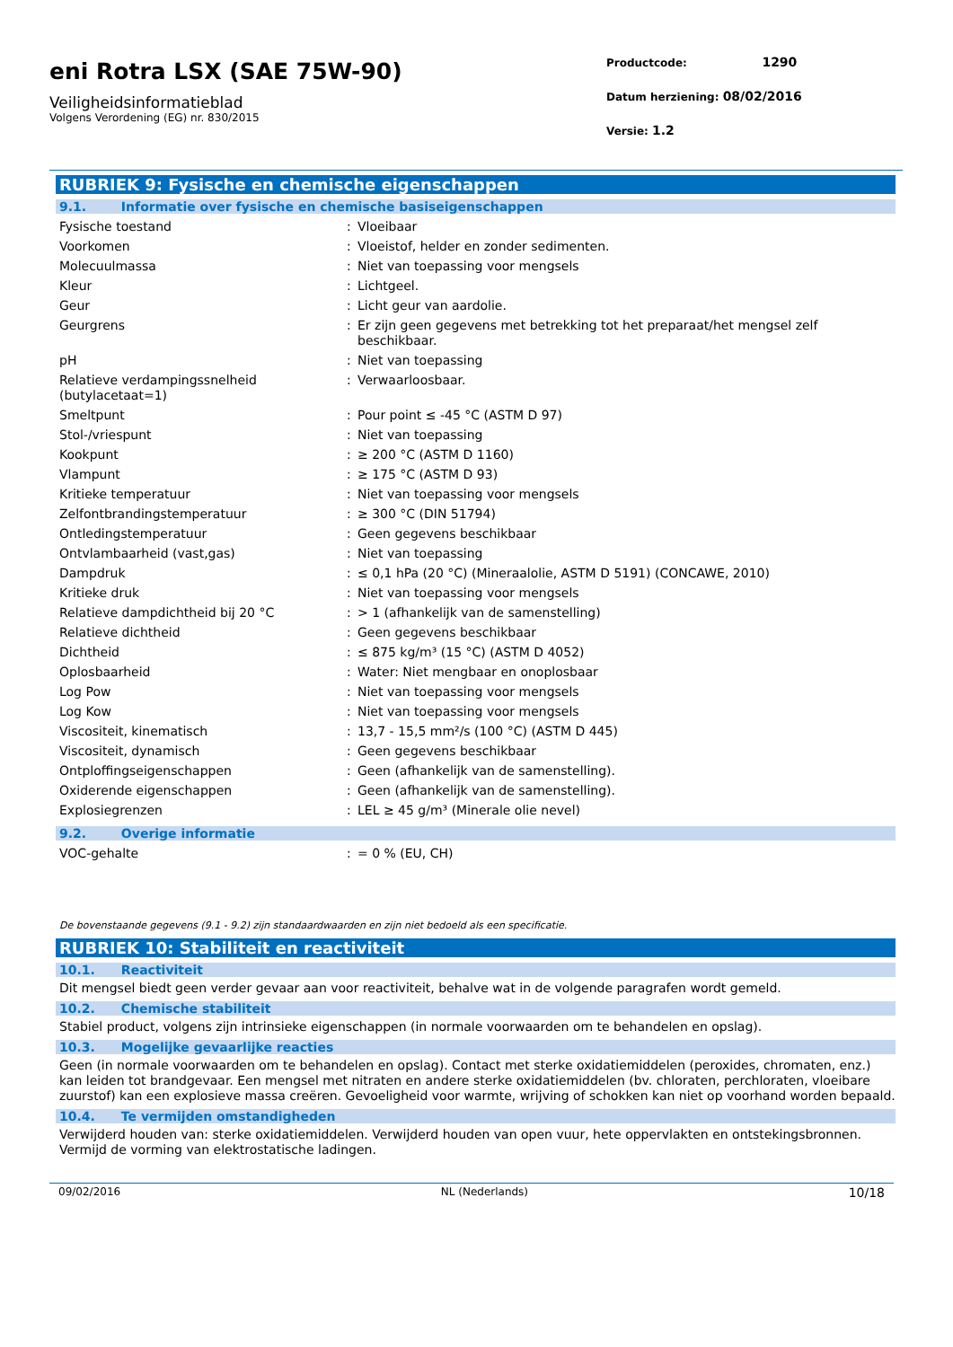eni Rotra LSX (SAE 75W-90)
Veiligheidsinformatieblad
Volgens Verordening (EG) nr. 830/2015
Productcode: 1290
Datum herziening: 08/02/2016
Versie: 1.2
RUBRIEK 9: Fysische en chemische eigenschappen
9.1. Informatie over fysische en chemische basiseigenschappen
| Fysische toestand | : | Vloeibaar |
| Voorkomen | : | Vloeistof, helder en zonder sedimenten. |
| Molecuulmassa | : | Niet van toepassing voor mengsels |
| Kleur | : | Lichtgeel. |
| Geur | : | Licht geur van aardolie. |
| Geurgrens | : | Er zijn geen gegevens met betrekking tot het preparaat/het mengsel zelf beschikbaar. |
| pH | : | Niet van toepassing |
| Relatieve verdampingssnelheid (butylacetaat=1) | : | Verwaarloosbaar. |
| Smeltpunt | : | Pour point ≤ -45 °C (ASTM D 97) |
| Stol-/vriespunt | : | Niet van toepassing |
| Kookpunt | : | ≥ 200 °C (ASTM D 1160) |
| Vlampunt | : | ≥ 175 °C (ASTM D 93) |
| Kritieke temperatuur | : | Niet van toepassing voor mengsels |
| Zelfontbrandingstemperatuur | : | ≥ 300 °C (DIN 51794) |
| Ontledingstemperatuur | : | Geen gegevens beschikbaar |
| Ontvlambaarheid (vast,gas) | : | Niet van toepassing |
| Dampdruk | : | ≤ 0,1 hPa (20 °C) (Mineraalolie, ASTM D 5191) (CONCAWE, 2010) |
| Kritieke druk | : | Niet van toepassing voor mengsels |
| Relatieve dampdichtheid bij 20 °C | : | > 1 (afhankelijk van de samenstelling) |
| Relatieve dichtheid | : | Geen gegevens beschikbaar |
| Dichtheid | : | ≤ 875 kg/m³ (15 °C) (ASTM D 4052) |
| Oplosbaarheid | : | Water: Niet mengbaar en onoplosbaar |
| Log Pow | : | Niet van toepassing voor mengsels |
| Log Kow | : | Niet van toepassing voor mengsels |
| Viscositeit, kinematisch | : | 13,7 - 15,5 mm²/s (100 °C) (ASTM D 445) |
| Viscositeit, dynamisch | : | Geen gegevens beschikbaar |
| Ontploffingseigenschappen | : | Geen (afhankelijk van de samenstelling). |
| Oxiderende eigenschappen | : | Geen (afhankelijk van de samenstelling). |
| Explosiegrenzen | : | LEL ≥ 45 g/m³ (Minerale olie nevel) |
9.2. Overige informatie
| VOC-gehalte | : | = 0 % (EU, CH) |
De bovenstaande gegevens (9.1 - 9.2) zijn standaardwaarden en zijn niet bedoeld als een specificatie.
RUBRIEK 10: Stabiliteit en reactiviteit
10.1. Reactiviteit
Dit mengsel biedt geen verder gevaar aan voor reactiviteit, behalve wat in de volgende paragrafen wordt gemeld.
10.2. Chemische stabiliteit
Stabiel product, volgens zijn intrinsieke eigenschappen (in normale voorwaarden om te behandelen en opslag).
10.3. Mogelijke gevaarlijke reacties
Geen (in normale voorwaarden om te behandelen en opslag). Contact met sterke oxidatiemiddelen (peroxides, chromaten, enz.) kan leiden tot brandgevaar. Een mengsel met nitraten en andere sterke oxidatiemiddelen (bv. chloraten, perchloraten, vloeibare zuurstof) kan een explosieve massa creëren. Gevoeligheid voor warmte, wrijving of schokken kan niet op voorhand worden bepaald.
10.4. Te vermijden omstandigheden
Verwijderd houden van: sterke oxidatiemiddelen. Verwijderd houden van open vuur, hete oppervlakten en ontstekingsbronnen. Vermijd de vorming van elektrostatische ladingen.
09/02/2016 NL (Nederlands) 10/18